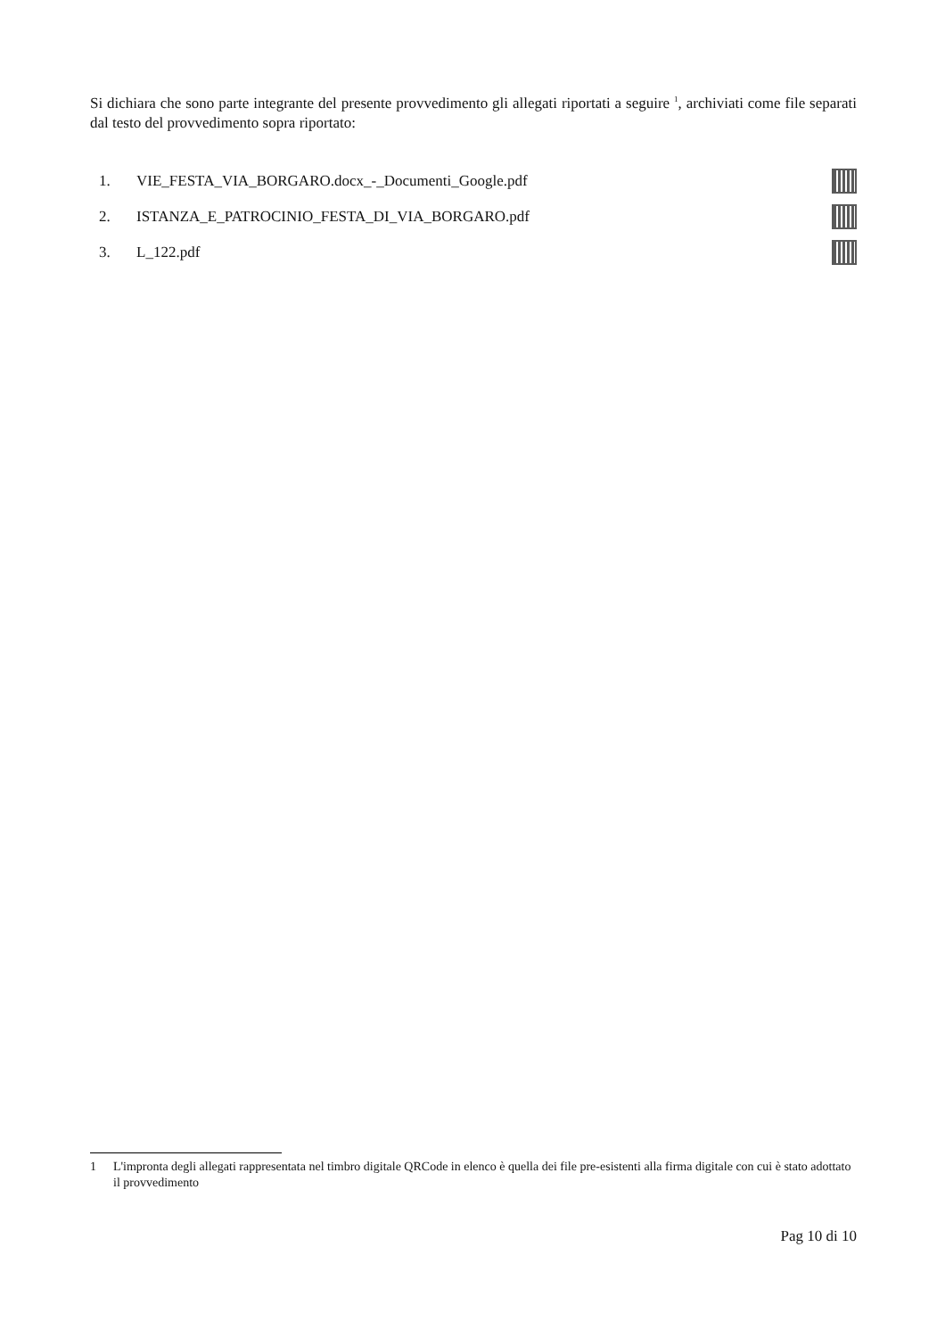Si dichiara che sono parte integrante del presente provvedimento gli allegati riportati a seguire <sup>1</sup>, archiviati come file separati dal testo del provvedimento sopra riportato:
1. VIE_FESTA_VIA_BORGARO.docx_-_Documenti_Google.pdf
2. ISTANZA_E_PATROCINIO_FESTA_DI_VIA_BORGARO.pdf
3. L_122.pdf
1 L'impronta degli allegati rappresentata nel timbro digitale QRCode in elenco è quella dei file pre-esistenti alla firma digitale con cui è stato adottato il provvedimento
Pag 10 di 10